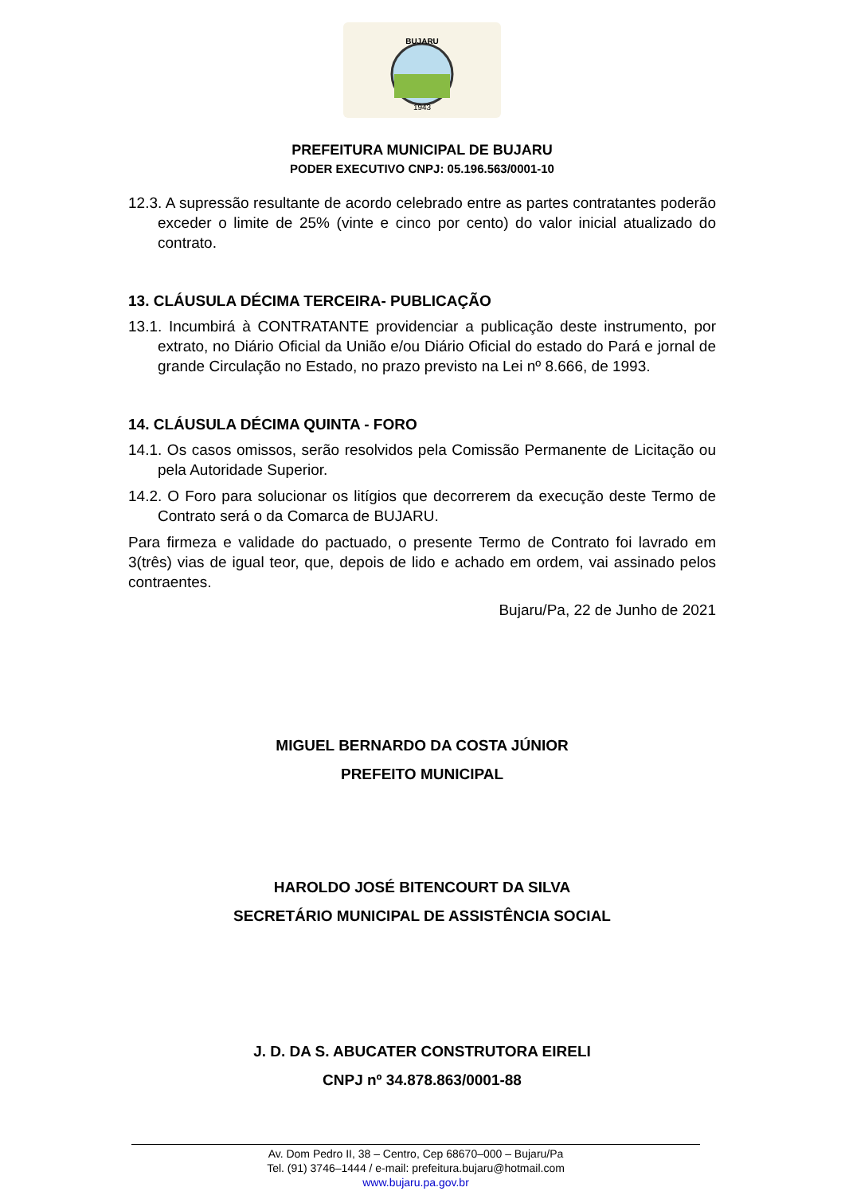BUJARU
1943
PREFEITURA MUNICIPAL DE BUJARU
PODER EXECUTIVO CNPJ: 05.196.563/0001-10
12.3. A supressão resultante de acordo celebrado entre as partes contratantes poderão exceder o limite de 25% (vinte e cinco por cento) do valor inicial atualizado do contrato.
13. CLÁUSULA DÉCIMA TERCEIRA- PUBLICAÇÃO
13.1. Incumbirá à CONTRATANTE providenciar a publicação deste instrumento, por extrato, no Diário Oficial da União e/ou Diário Oficial do estado do Pará e jornal de grande Circulação no Estado, no prazo previsto na Lei nº 8.666, de 1993.
14. CLÁUSULA DÉCIMA QUINTA - FORO
14.1. Os casos omissos, serão resolvidos pela Comissão Permanente de Licitação ou pela Autoridade Superior.
14.2. O Foro para solucionar os litígios que decorrerem da execução deste Termo de Contrato será o da Comarca de BUJARU.
Para firmeza e validade do pactuado, o presente Termo de Contrato foi lavrado em 3(três) vias de igual teor, que, depois de lido e achado em ordem, vai assinado pelos contraentes.
Bujaru/Pa, 22 de Junho de 2021
MIGUEL BERNARDO DA COSTA JÚNIOR
PREFEITO MUNICIPAL
HAROLDO JOSÉ BITENCOURT DA SILVA
SECRETÁRIO MUNICIPAL DE ASSISTÊNCIA SOCIAL
J. D. DA S. ABUCATER CONSTRUTORA EIRELI
CNPJ nº 34.878.863/0001-88
Av. Dom Pedro II, 38 – Centro, Cep 68670–000 – Bujaru/Pa
Tel. (91) 3746–1444 / e-mail: prefeitura.bujaru@hotmail.com
www.bujaru.pa.gov.br